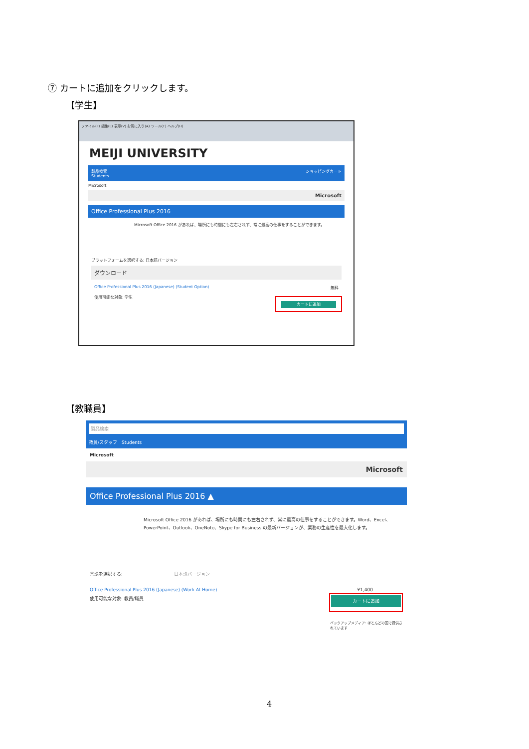⑦ カートに追加をクリックします。
【学生】
ファイル(F) 編集(E) 表示(V) お気に入り(A) ツール(T) ヘルプ(H)
MEIJI UNIVERSITY
製品検索 ショッピングカート
Students
Microsoft
Microsoft
Office Professional Plus 2016
Microsoft Office 2016 があれば、場所にも時間にも左右されず、常に最高の仕事をすることができます。
プラットフォームを選択する: 日本語バージョン
ダウンロード
Office Professional Plus 2016 (Japanese) (Student Option) 無料
使用可能な対象: 学生
カートに追加
【教職員】
製品検索
教員/スタッフ　Students
Microsoft
Microsoft
Office Professional Plus 2016 ▲
Microsoft Office 2016 があれば、場所にも時間にも左右されず、常に最高の仕事をすることができます。Word、Excel、PowerPoint、Outlook、OneNote、Skype for Business の最新バージョンが、業務の生産性を最大化します。
言語を選択する: 日本語バージョン
Office Professional Plus 2016 (Japanese) (Work At Home) ¥1,400
使用可能な対象: 教員/職員
カートに追加
バックアップメディア: ほとんどの国で提供されています
4